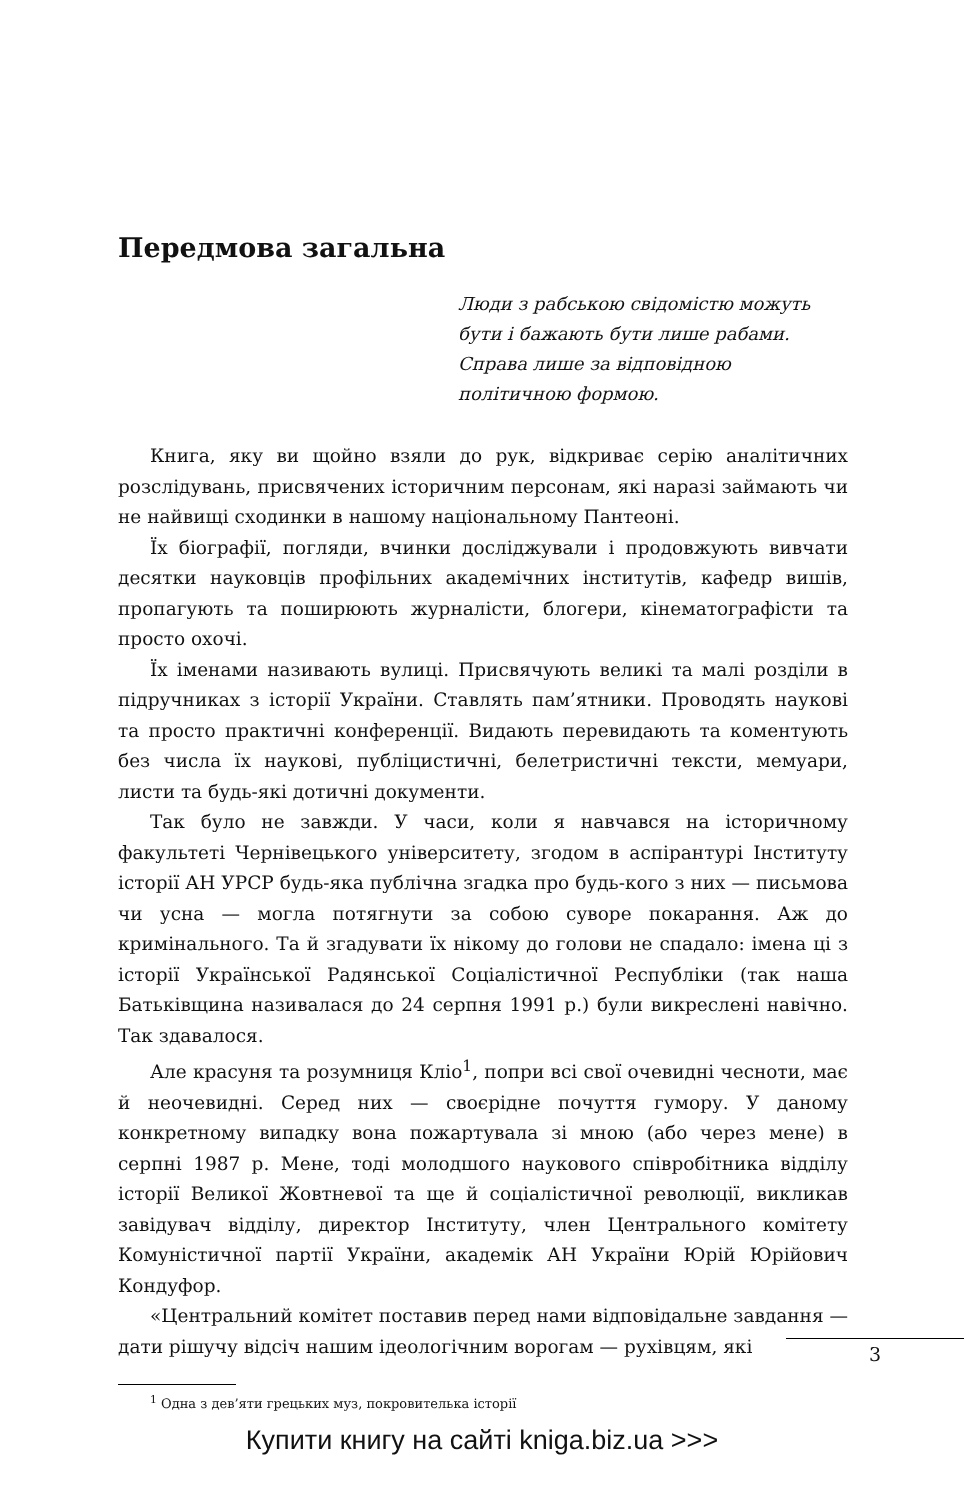Передмова загальна
Люди з рабською свідомістю можуть бути і бажають бути лише рабами. Справа лише за відповідною політичною формою.
Книга, яку ви щойно взяли до рук, відкриває серію аналітичних розслідувань, присвячених історичним персонам, які наразі займають чи не найвищі сходинки в нашому національному Пантеоні.
Їх біографії, погляди, вчинки досліджували і продовжують вивчати десятки науковців профільних академічних інститутів, кафедр вишів, пропагують та поширюють журналісти, блогери, кінематографісти та просто охочі.
Їх іменами називають вулиці. Присвячують великі та малі розділи в підручниках з історії України. Ставлять пам’ятники. Проводять наукові та просто практичні конференції. Видають перевидають та коментують без числа їх наукові, публіцистичні, белетристичні тексти, мемуари, листи та будь-які дотичні документи.
Так було не завжди. У часи, коли я навчався на історичному факультеті Чернівецького університету, згодом в аспірантурі Інституту історії АН УРСР будь-яка публічна згадка про будь-кого з них — письмова чи усна — могла потягнути за собою суворе покарання. Аж до кримінального. Та й згадувати їх нікому до голови не спадало: імена ці з історії Української Радянської Соціалістичної Республіки (так наша Батьківщина називалася до 24 серпня 1991 р.) були викреслені навічно. Так здавалося.
Але красуня та розумниця Кліо<sup>1</sup>, попри всі свої очевидні чесноти, має й неочевидні. Серед них — своєрідне почуття гумору. У даному конкретному випадку вона пожартувала зі мною (або через мене) в серпні 1987 р. Мене, тоді молодшого наукового співробітника відділу історії Великої Жовтневої та ще й соціалістичної революції, викликав завідувач відділу, директор Інституту, член Центрального комітету Комуністичної партії України, академік АН України Юрій Юрійович Кондуфор.
«Центральний комітет поставив перед нами відповідальне завдання — дати рішучу відсіч нашим ідеологічним ворогам — рухівцям, які
<sup>1</sup> Одна з дев’яти грецьких муз, покровителька історії
3
Купити книгу на сайті kniga.biz.ua >>>